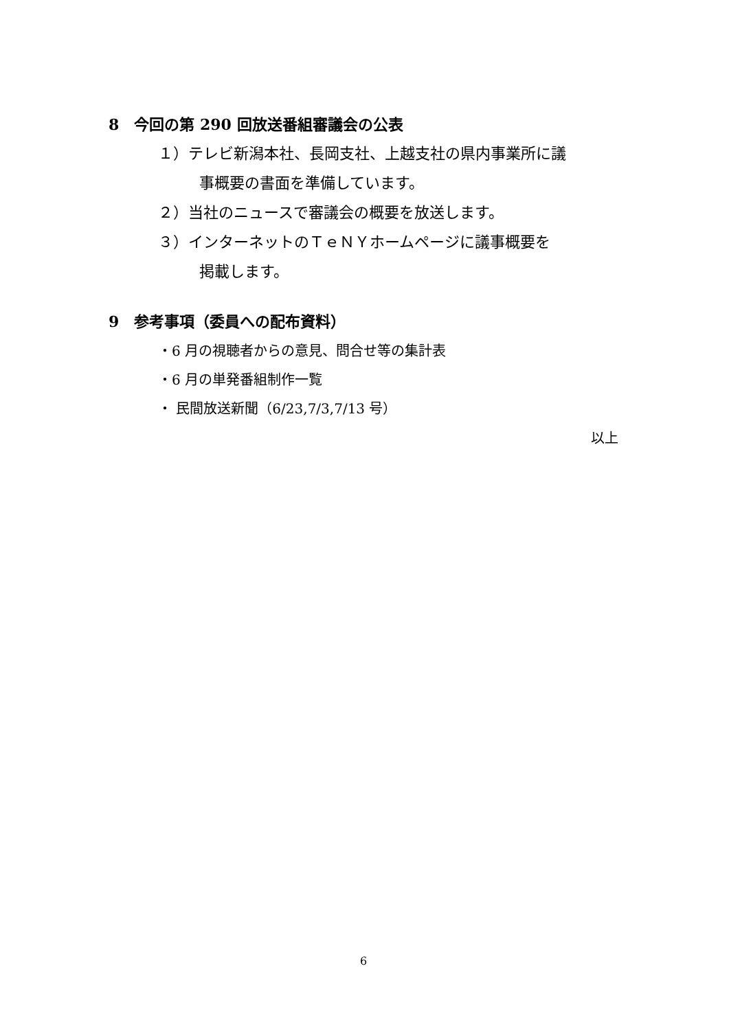8　今回の第 290 回放送番組審議会の公表
１）テレビ新潟本社、長岡支社、上越支社の県内事業所に議
事概要の書面を準備しています。
２）当社のニュースで審議会の概要を放送します。
３）インターネットのＴｅＮＹホームページに議事概要を
掲載します。
9　参考事項（委員への配布資料）
・6 月の視聴者からの意見、問合せ等の集計表
・6 月の単発番組制作一覧
・ 民間放送新聞（6/23,7/3,7/13 号）
以上
6